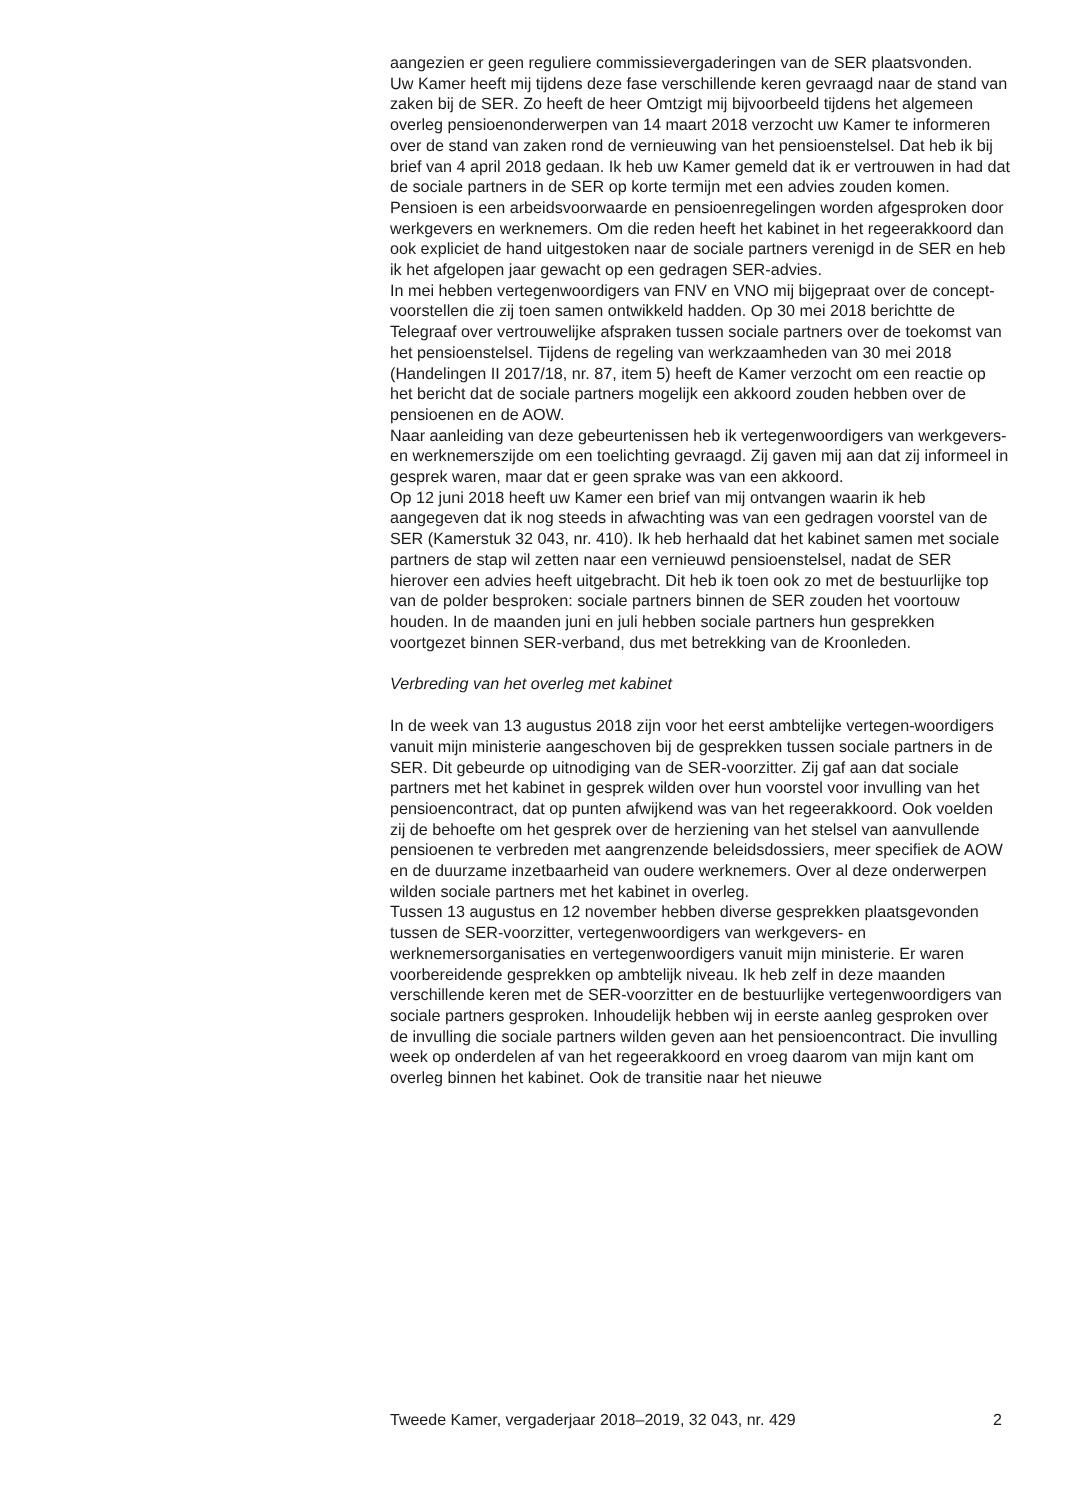aangezien er geen reguliere commissievergaderingen van de SER plaatsvonden.
Uw Kamer heeft mij tijdens deze fase verschillende keren gevraagd naar de stand van zaken bij de SER. Zo heeft de heer Omtzigt mij bijvoorbeeld tijdens het algemeen overleg pensioenonderwerpen van 14 maart 2018 verzocht uw Kamer te informeren over de stand van zaken rond de vernieuwing van het pensioenstelsel. Dat heb ik bij brief van 4 april 2018 gedaan. Ik heb uw Kamer gemeld dat ik er vertrouwen in had dat de sociale partners in de SER op korte termijn met een advies zouden komen. Pensioen is een arbeidsvoorwaarde en pensioenregelingen worden afgesproken door werkgevers en werknemers. Om die reden heeft het kabinet in het regeerakkoord dan ook expliciet de hand uitgestoken naar de sociale partners verenigd in de SER en heb ik het afgelopen jaar gewacht op een gedragen SER-advies.
In mei hebben vertegenwoordigers van FNV en VNO mij bijgepraat over de concept-voorstellen die zij toen samen ontwikkeld hadden. Op 30 mei 2018 berichtte de Telegraaf over vertrouwelijke afspraken tussen sociale partners over de toekomst van het pensioenstelsel. Tijdens de regeling van werkzaamheden van 30 mei 2018 (Handelingen II 2017/18, nr. 87, item 5) heeft de Kamer verzocht om een reactie op het bericht dat de sociale partners mogelijk een akkoord zouden hebben over de pensioenen en de AOW.
Naar aanleiding van deze gebeurtenissen heb ik vertegenwoordigers van werkgevers- en werknemerszijde om een toelichting gevraagd. Zij gaven mij aan dat zij informeel in gesprek waren, maar dat er geen sprake was van een akkoord.
Op 12 juni 2018 heeft uw Kamer een brief van mij ontvangen waarin ik heb aangegeven dat ik nog steeds in afwachting was van een gedragen voorstel van de SER (Kamerstuk 32 043, nr. 410). Ik heb herhaald dat het kabinet samen met sociale partners de stap wil zetten naar een vernieuwd pensioenstelsel, nadat de SER hierover een advies heeft uitgebracht. Dit heb ik toen ook zo met de bestuurlijke top van de polder besproken: sociale partners binnen de SER zouden het voortouw houden. In de maanden juni en juli hebben sociale partners hun gesprekken voortgezet binnen SER-verband, dus met betrekking van de Kroonleden.
Verbreding van het overleg met kabinet
In de week van 13 augustus 2018 zijn voor het eerst ambtelijke vertegen-woordigers vanuit mijn ministerie aangeschoven bij de gesprekken tussen sociale partners in de SER. Dit gebeurde op uitnodiging van de SER-voorzitter. Zij gaf aan dat sociale partners met het kabinet in gesprek wilden over hun voorstel voor invulling van het pensioencontract, dat op punten afwijkend was van het regeerakkoord. Ook voelden zij de behoefte om het gesprek over de herziening van het stelsel van aanvullende pensioenen te verbreden met aangrenzende beleidsdossiers, meer specifiek de AOW en de duurzame inzetbaarheid van oudere werknemers. Over al deze onderwerpen wilden sociale partners met het kabinet in overleg.
Tussen 13 augustus en 12 november hebben diverse gesprekken plaatsgevonden tussen de SER-voorzitter, vertegenwoordigers van werkgevers- en werknemersorganisaties en vertegenwoordigers vanuit mijn ministerie. Er waren voorbereidende gesprekken op ambtelijk niveau. Ik heb zelf in deze maanden verschillende keren met de SER-voorzitter en de bestuurlijke vertegenwoordigers van sociale partners gesproken. Inhoudelijk hebben wij in eerste aanleg gesproken over de invulling die sociale partners wilden geven aan het pensioencontract. Die invulling week op onderdelen af van het regeerakkoord en vroeg daarom van mijn kant om overleg binnen het kabinet. Ook de transitie naar het nieuwe
Tweede Kamer, vergaderjaar 2018–2019, 32 043, nr. 429 2